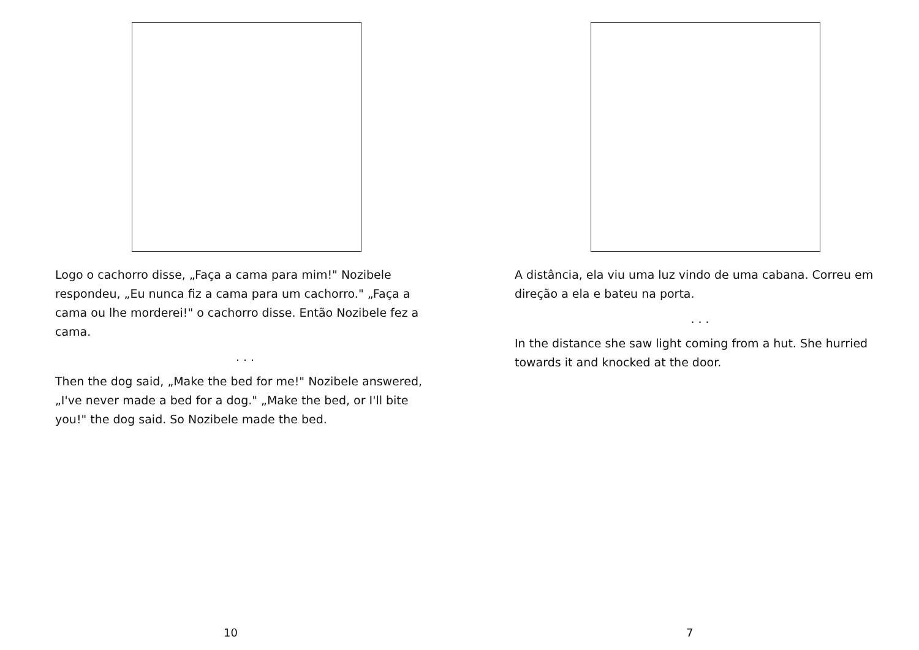Logo o cachorro disse, „Faça a cama para mim!" Nozibele respondeu, „Eu nunca fiz a cama para um cachorro." „Faça a cama ou lhe morderei!" o cachorro disse. Então Nozibele fez a cama.
. . .
Then the dog said, „Make the bed for me!" Nozibele answered, „I've never made a bed for a dog." „Make the bed, or I'll bite you!" the dog said. So Nozibele made the bed.
10
A distância, ela viu uma luz vindo de uma cabana. Correu em direção a ela e bateu na porta.
. . .
In the distance she saw light coming from a hut. She hurried towards it and knocked at the door.
7